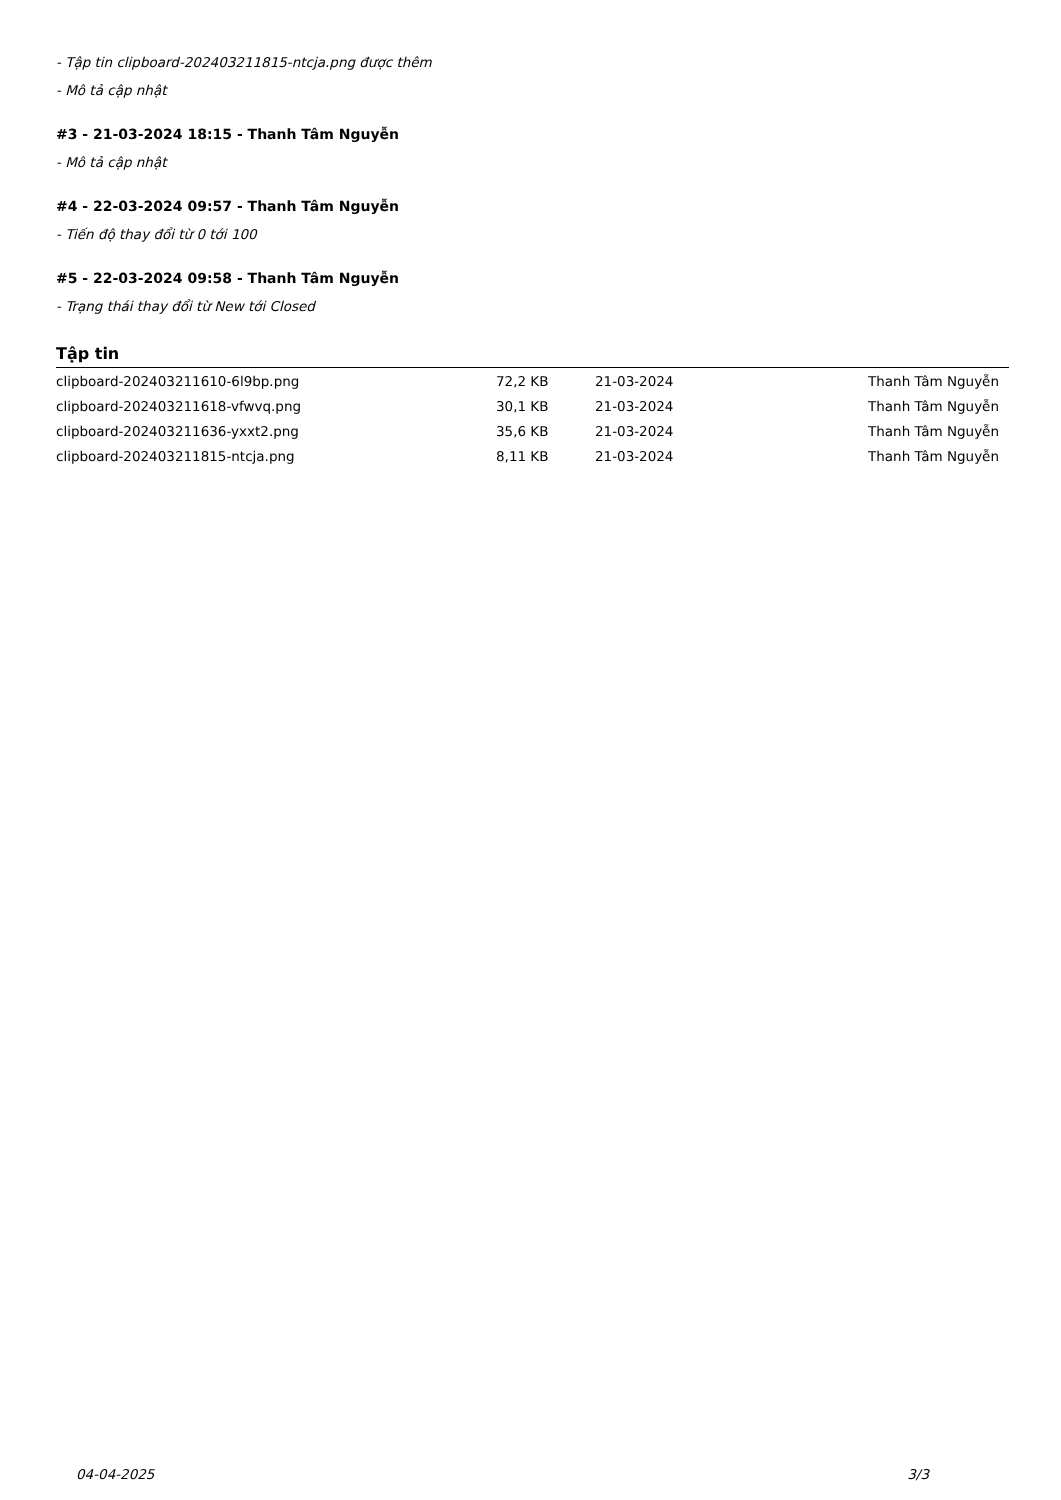- Tập tin clipboard-202403211815-ntcja.png được thêm
- Mô tả cập nhật
#3 - 21-03-2024 18:15 - Thanh Tâm Nguyễn
- Mô tả cập nhật
#4 - 22-03-2024 09:57 - Thanh Tâm Nguyễn
- Tiến độ thay đổi từ 0 tới 100
#5 - 22-03-2024 09:58 - Thanh Tâm Nguyễn
- Trạng thái thay đổi từ New tới Closed
Tập tin
| clipboard-202403211610-6l9bp.png | 72,2 KB | 21-03-2024 | Thanh Tâm Nguyễn |
| clipboard-202403211618-vfwvq.png | 30,1 KB | 21-03-2024 | Thanh Tâm Nguyễn |
| clipboard-202403211636-yxxt2.png | 35,6 KB | 21-03-2024 | Thanh Tâm Nguyễn |
| clipboard-202403211815-ntcja.png | 8,11 KB | 21-03-2024 | Thanh Tâm Nguyễn |
04-04-2025 3/3